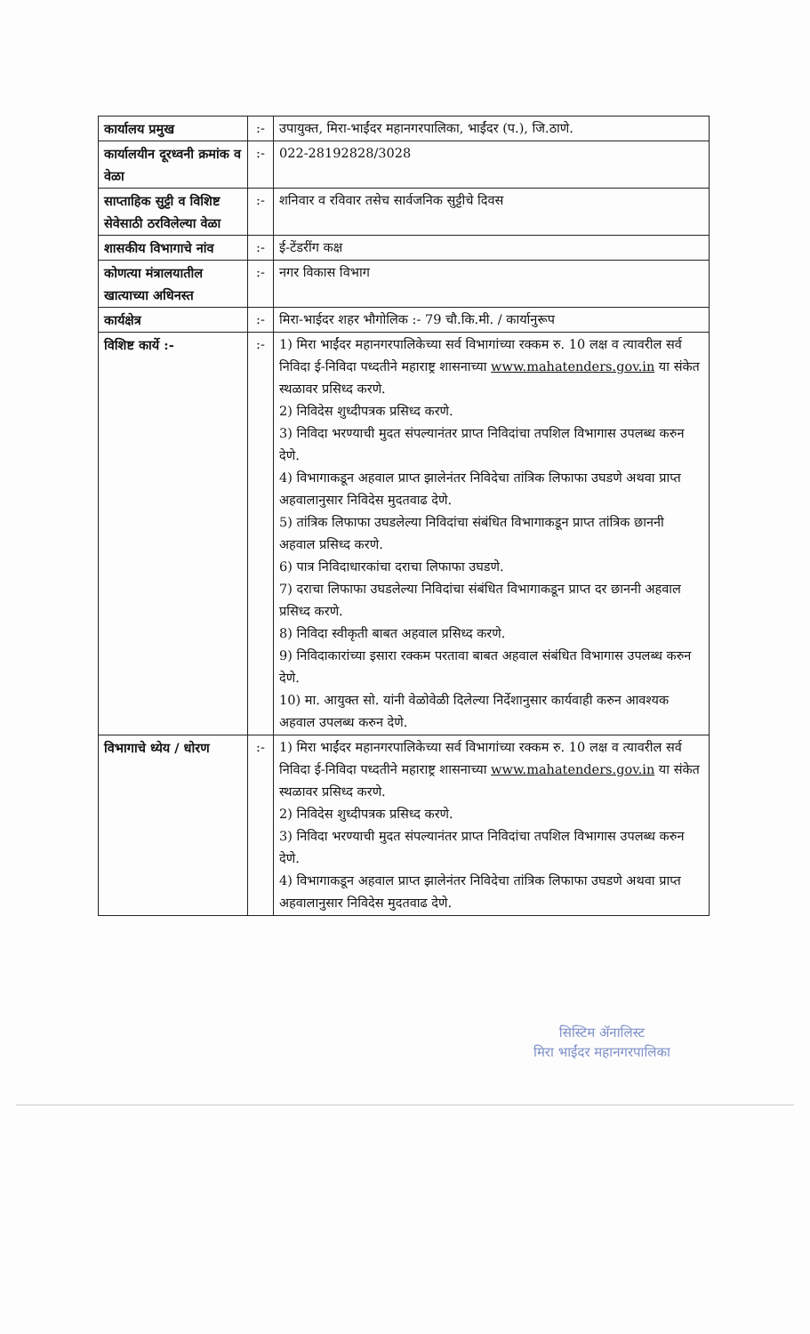| कार्यालय प्रमुख | :- | उपायुक्त, मिरा-भाईंदर महानगरपालिका, भाईंदर (प.), जि.ठाणे. |
| कार्यालयीन दूरध्वनी क्रमांक व वेळा | :- | 022-28192828/3028 |
| साप्ताहिक सुट्टी व विशिष्ट सेवेसाठी ठरविलेल्या वेळा | :- | शनिवार व रविवार तसेच सार्वजनिक सुट्टीचे दिवस |
| शासकीय विभागाचे नांव | :- | ई-टेंडरींग कक्ष |
| कोणत्या मंत्रालयातील खात्याच्या अधिनस्त | :- | नगर विकास विभाग |
| कार्यक्षेत्र | :- | मिरा-भाईदर शहर भौगोलिक :- 79 चौ.कि.मी. / कार्यानुरूप |
| विशिष्ट कार्ये :- | :- | 1) मिरा भाईंदर महानगरपालिकेच्या सर्व विभागांच्या रक्कम रु. 10 लक्ष व त्यावरील सर्व निविदा ई-निविदा पध्दतीने महाराष्ट्र शासनाच्या www.mahatenders.gov.in या संकेत स्थळावर प्रसिध्द करणे. 2) निविदेस शुध्दीपत्रक प्रसिध्द करणे. 3) निविदा भरण्याची मुदत संपल्यानंतर प्राप्त निविदांचा तपशिल विभागास उपलब्ध करुन देणे. 4) विभागाकडून अहवाल प्राप्त झालेनंतर निविदेचा तांत्रिक लिफाफा उघडणे अथवा प्राप्त अहवालानुसार निविदेस मुदतवाढ देणे. 5) तांत्रिक लिफाफा उघडलेल्या निविदांचा संबंधित विभागाकडून प्राप्त तांत्रिक छाननी अहवाल प्रसिध्द करणे. 6) पात्र निविदाधारकांचा दराचा लिफाफा उघडणे. 7) दराचा लिफाफा उघडलेल्या निविदांचा संबंधित विभागाकडून प्राप्त दर छाननी अहवाल प्रसिध्द करणे. 8) निविदा स्वीकृती बाबत अहवाल प्रसिध्द करणे. 9) निविदाकारांच्या इसारा रक्कम परतावा बाबत अहवाल संबंधित विभागास उपलब्ध करुन देणे. 10) मा. आयुक्त सो. यांनी वेळोवेळी दिलेल्या निर्देशानुसार कार्यवाही करुन आवश्यक अहवाल उपलब्ध करुन देणे. |
| विभागाचे ध्येय / धोरण | :- | 1) मिरा भाईंदर महानगरपालिकेच्या सर्व विभागांच्या रक्कम रु. 10 लक्ष व त्यावरील सर्व निविदा ई-निविदा पध्दतीने महाराष्ट्र शासनाच्या www.mahatenders.gov.in या संकेत स्थळावर प्रसिध्द करणे. 2) निविदेस शुध्दीपत्रक प्रसिध्द करणे. 3) निविदा भरण्याची मुदत संपल्यानंतर प्राप्त निविदांचा तपशिल विभागास उपलब्ध करुन देणे. 4) विभागाकडून अहवाल प्राप्त झालेनंतर निविदेचा तांत्रिक लिफाफा उघडणे अथवा प्राप्त अहवालानुसार निविदेस मुदतवाढ देणे. |
सिस्टिम ॲनालिस्ट
मिरा भाईंदर महानगरपालिका